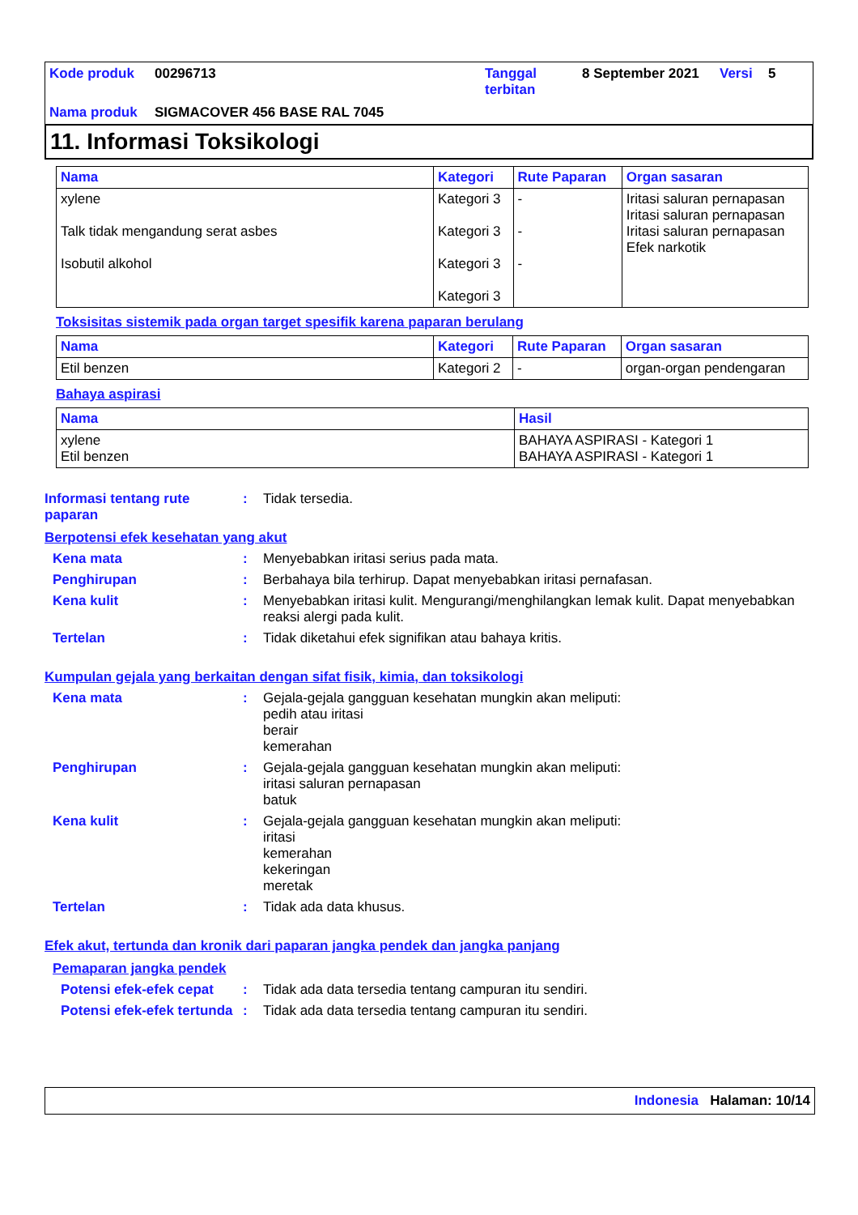| Kode produk | 00296713 | Tanggal terbitan | 8 September 2021 | Versi | 5 |
| Nama produk | SIGMACOVER 456 BASE RAL 7045 | | | | |
11. Informasi Toksikologi
| Nama | Kategori | Rute Paparan | Organ sasaran |
| --- | --- | --- | --- |
| xylene Talk tidak mengandung serat asbes Isobutil alkohol | Kategori 3 Kategori 3 Kategori 3 Kategori 3 | - - - | Iritasi saluran pernapasan Iritasi saluran pernapasan Iritasi saluran pernapasan Efek narkotik |
Toksisitas sistemik pada organ target spesifik karena paparan berulang
| Nama | Kategori | Rute Paparan | Organ sasaran |
| --- | --- | --- | --- |
| Etil benzen | Kategori 2 | - | organ-organ pendengaran |
Bahaya aspirasi
| Nama | Hasil |
| --- | --- |
| xylene Etil benzen | BAHAYA ASPIRASI - Kategori 1 BAHAYA ASPIRASI - Kategori 1 |
Informasi tentang rute paparan
: Tidak tersedia.
Berpotensi efek kesehatan yang akut
Kena mata : Menyebabkan iritasi serius pada mata.
Penghirupan : Berbahaya bila terhirup. Dapat menyebabkan iritasi pernafasan.
Kena kulit : Menyebabkan iritasi kulit. Mengurangi/menghilangkan lemak kulit. Dapat menyebabkan reaksi alergi pada kulit.
Tertelan : Tidak diketahui efek signifikan atau bahaya kritis.
Kumpulan gejala yang berkaitan dengan sifat fisik, kimia, dan toksikologi
Kena mata : Gejala-gejala gangguan kesehatan mungkin akan meliputi:
pedih atau iritasi
berair
kemerahan
Penghirupan : Gejala-gejala gangguan kesehatan mungkin akan meliputi:
iritasi saluran pernapasan
batuk
Kena kulit : Gejala-gejala gangguan kesehatan mungkin akan meliputi:
iritasi
kemerahan
kekeringan
meretak
Tertelan : Tidak ada data khusus.
Efek akut, tertunda dan kronik dari paparan jangka pendek dan jangka panjang
Pemaparan jangka pendek
Potensi efek-efek cepat
: Tidak ada data tersedia tentang campuran itu sendiri.
Potensi efek-efek tertunda
: Tidak ada data tersedia tentang campuran itu sendiri.
Indonesia Halaman: 10/14